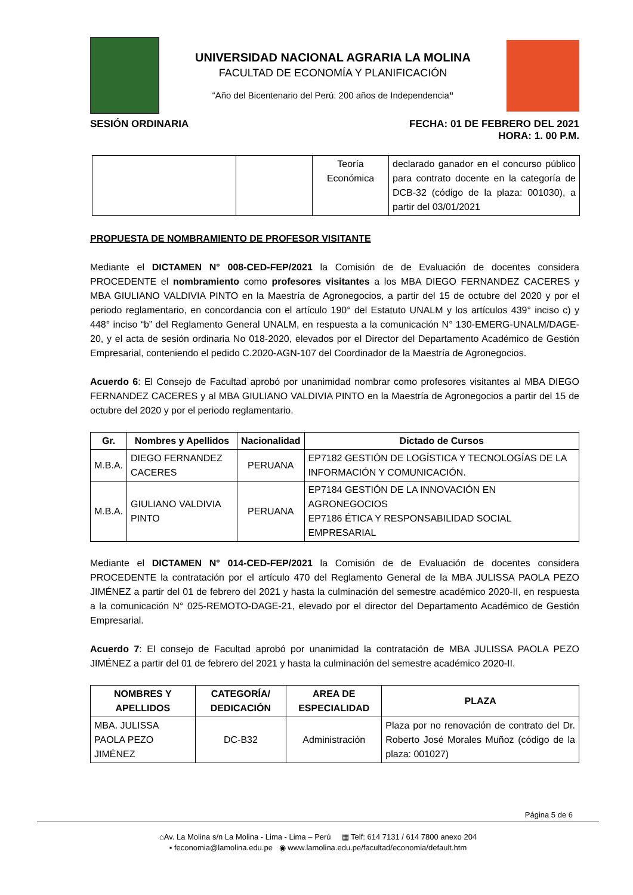UNIVERSIDAD NACIONAL AGRARIA LA MOLINA
FACULTAD DE ECONOMÍA Y PLANIFICACIÓN
“Año del Bicentenario del Perú: 200 años de Independencia”
SESIÓN ORDINARIA FECHA: 01 DE FEBRERO DEL 2021
HORA: 1. 00 P.M.
| | | Teoría Económica | declarado ganador en el concurso público para contrato docente en la categoría de DCB-32 (código de la plaza: 001030), a partir del 03/01/2021 |
PROPUESTA DE NOMBRAMIENTO DE PROFESOR VISITANTE
Mediante el DICTAMEN N° 008-CED-FEP/2021 la Comisión de de Evaluación de docentes considera PROCEDENTE el nombramiento como profesores visitantes a los MBA DIEGO FERNANDEZ CACERES y MBA GIULIANO VALDIVIA PINTO en la Maestría de Agronegocios, a partir del 15 de octubre del 2020 y por el periodo reglamentario, en concordancia con el artículo 190° del Estatuto UNALM y los artículos 439° inciso c) y 448° inciso “b” del Reglamento General UNALM, en respuesta a la comunicación N° 130-EMERG-UNALM/DAGE-20, y el acta de sesión ordinaria No 018-2020, elevados por el Director del Departamento Académico de Gestión Empresarial, conteniendo el pedido C.2020-AGN-107 del Coordinador de la Maestría de Agronegocios.
Acuerdo 6: El Consejo de Facultad aprobó por unanimidad nombrar como profesores visitantes al MBA DIEGO FERNANDEZ CACERES y al MBA GIULIANO VALDIVIA PINTO en la Maestría de Agronegocios a partir del 15 de octubre del 2020 y por el periodo reglamentario.
| Gr. | Nombres y Apellidos | Nacionalidad | Dictado de Cursos |
| --- | --- | --- | --- |
| M.B.A. | DIEGO FERNANDEZ CACERES | PERUANA | EP7182 GESTIÓN DE LOGÍSTICA Y TECNOLOGÍAS DE LA INFORMACIÓN Y COMUNICACIÓN. |
| M.B.A. | GIULIANO VALDIVIA PINTO | PERUANA | EP7184 GESTIÓN DE LA INNOVACIÓN EN AGRONEGOCIOS EP7186 ÉTICA Y RESPONSABILIDAD SOCIAL EMPRESARIAL |
Mediante el DICTAMEN N° 014-CED-FEP/2021 la Comisión de de Evaluación de docentes considera PROCEDENTE la contratación por el artículo 470 del Reglamento General de la MBA JULISSA PAOLA PEZO JIMÉNEZ a partir del 01 de febrero del 2021 y hasta la culminación del semestre académico 2020-II, en respuesta a la comunicación N° 025-REMOTO-DAGE-21, elevado por el director del Departamento Académico de Gestión Empresarial.
Acuerdo 7: El consejo de Facultad aprobó por unanimidad la contratación de MBA JULISSA PAOLA PEZO JIMÉNEZ a partir del 01 de febrero del 2021 y hasta la culminación del semestre académico 2020-II.
| NOMBRES Y APELLIDOS | CATEGORÍA/ DEDICACIÓN | AREA DE ESPECIALIDAD | PLAZA |
| --- | --- | --- | --- |
| MBA. JULISSA PAOLA PEZO JIMÉNEZ | DC-B32 | Administración | Plaza por no renovación de contrato del Dr. Roberto José Morales Muñoz (código de la plaza: 001027) |
Página 5 de 6
⌂Av. La Molina s/n La Molina - Lima - Lima – Perú ▦ Telf: 614 7131 / 614 7800 anexo 204
▪ feconomia@lamolina.edu.pe ◉ www.lamolina.edu.pe/facultad/economia/default.htm